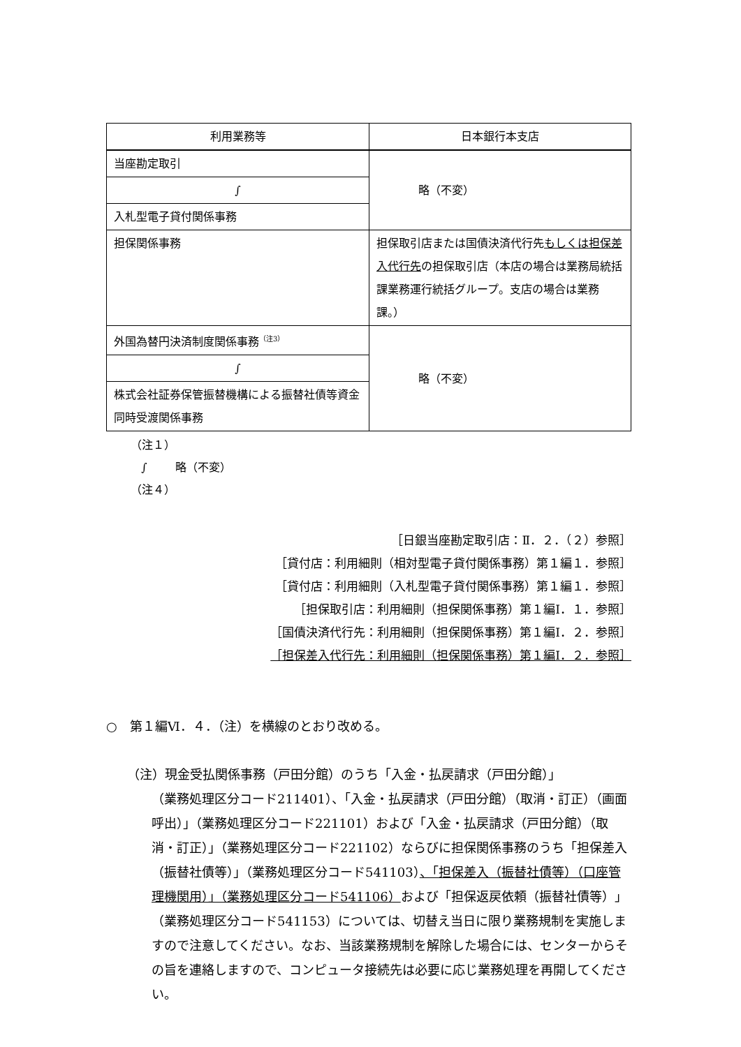| 利用業務等 | 日本銀行本支店 |
| --- | --- |
| 当座勘定取引 | 略（不変） |
| ∫ | |
| 入札型電子貸付関係事務 | |
| 担保関係事務 | 担保取引店または国債決済代行先 もしくは担保差入代行先 の担保取引店（本店の場合は業務局統括課業務運行統括グループ。支店の場合は業務課。） |
| 外国為替円決済制度関係事務<sup>（注3）</sup> | 略（不変） |
| ∫ | |
| 株式会社証券保管振替機構による振替社債等資金同時受渡関係事務 | |
（注１）
∫ 略（不変）
（注４）
［日銀当座勘定取引店：Ⅱ．２．（２）参照］
［貸付店：利用細則（相対型電子貸付関係事務）第１編１．参照］
［貸付店：利用細則（入札型電子貸付関係事務）第１編１．参照］
［担保取引店：利用細則（担保関係事務）第１編Ⅰ．１．参照］
［国債決済代行先：利用細則（担保関係事務）第１編Ⅰ．２．参照］
［担保差入代行先：利用細則（担保関係事務）第１編Ⅰ．２．参照］
○　第１編Ⅵ．４．（注）を横線のとおり改める。
（注）現金受払関係事務（戸田分館）のうち「入金・払戻請求（戸田分館）」
（業務処理区分コード211401）、「入金・払戻請求（戸田分館）（取消・訂正）（画面呼出）」（業務処理区分コード221101）および「入金・払戻請求（戸田分館）（取消・訂正）」（業務処理区分コード221102）ならびに担保関係事務のうち「担保差入（振替社債等）」（業務処理区分コード541103）、「担保差入（振替社債等）（口座管理機関用）」（業務処理区分コード541106）および「担保返戻依頼（振替社債等）」（業務処理区分コード541153）については、切替え当日に限り業務規制を実施しますので注意してください。なお、当該業務規制を解除した場合には、センターからその旨を連絡しますので、コンピュータ接続先は必要に応じ業務処理を再開してください。